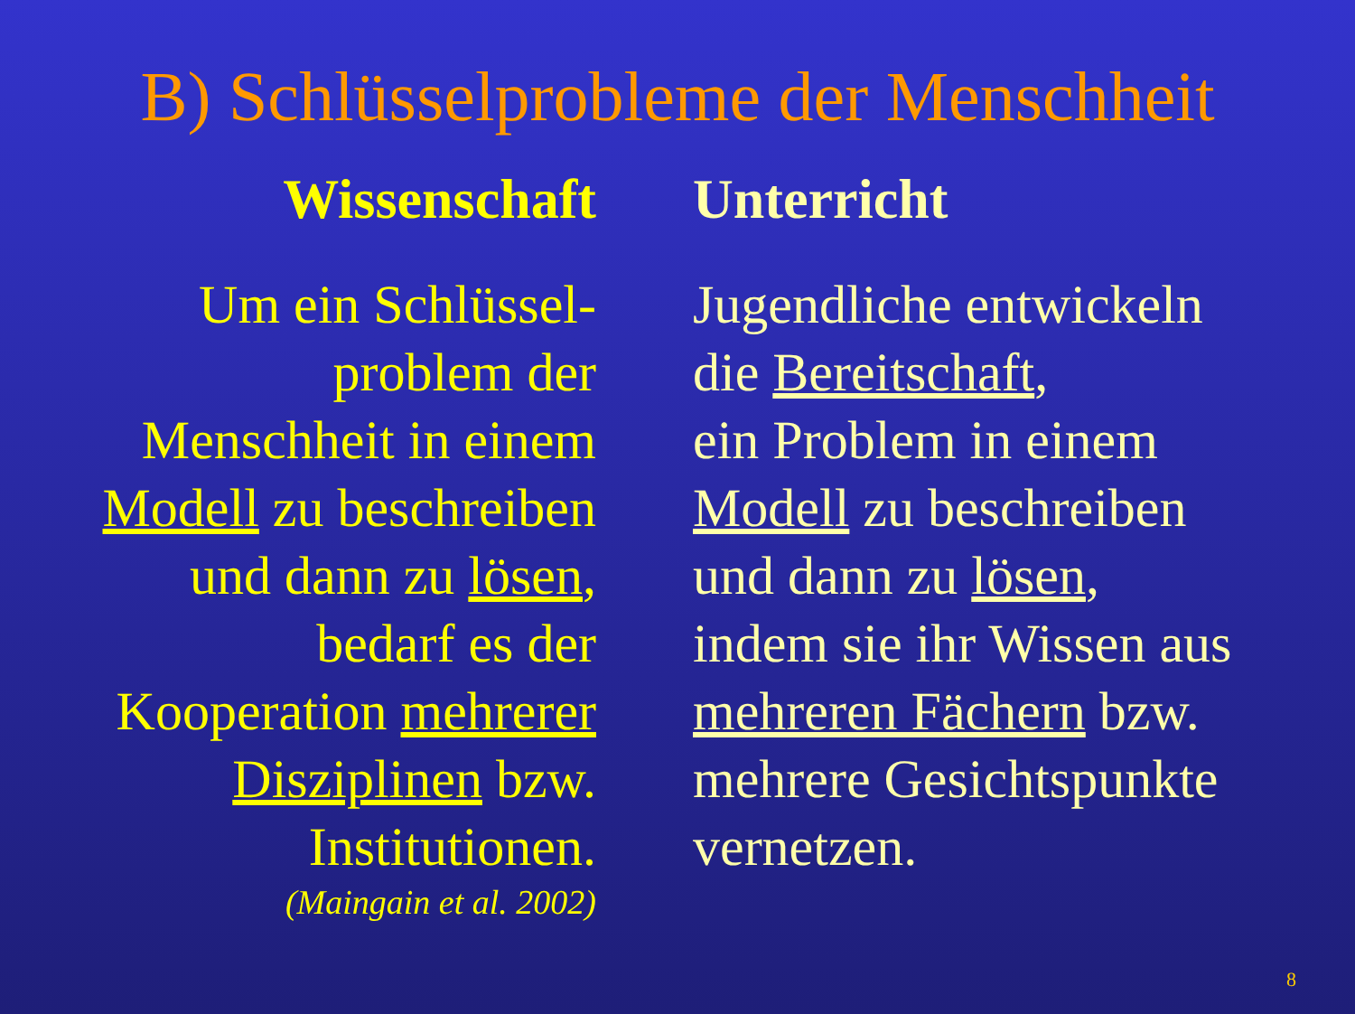B) Schlüsselprobleme der Menschheit
Wissenschaft
Um ein Schlüssel-
problem der
Menschheit in einem
Modell zu beschreiben
und dann zu lösen,
bedarf es der
Kooperation mehrerer
Disziplinen bzw.
Institutionen.
(Maingain et al. 2002)
Unterricht
Jugendliche entwickeln
die Bereitschaft,
ein Problem in einem
Modell zu beschreiben
und dann zu lösen,
indem sie ihr Wissen aus
mehreren Fächern bzw.
mehrere Gesichtspunkte
vernetzen.
8